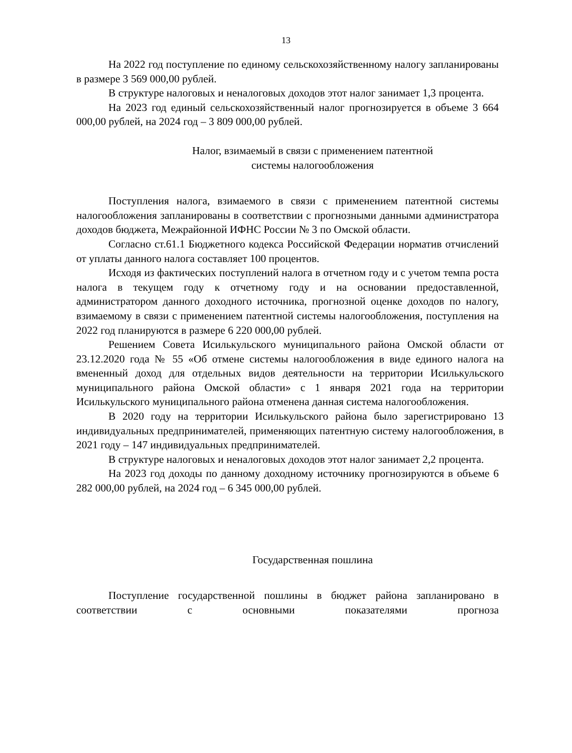13
На 2022 год поступление по единому сельскохозяйственному налогу запланированы в размере 3 569 000,00 рублей.
В структуре налоговых и неналоговых доходов этот налог занимает 1,3 процента.
На 2023 год единый сельскохозяйственный налог прогнозируется в объеме 3 664 000,00 рублей, на 2024 год – 3 809 000,00 рублей.
Налог, взимаемый в связи с применением патентной
системы налогообложения
Поступления налога, взимаемого в связи с применением патентной системы налогообложения запланированы в соответствии с прогнозными данными администратора доходов бюджета, Межрайонной ИФНС России № 3 по Омской области.
Согласно ст.61.1 Бюджетного кодекса Российской Федерации норматив отчислений от уплаты данного налога составляет 100 процентов.
Исходя из фактических поступлений налога в отчетном году и с учетом темпа роста налога в текущем году к отчетному году и на основании предоставленной, администратором данного доходного источника, прогнозной оценке доходов по налогу, взимаемому в связи с применением патентной системы налогообложения, поступления на 2022 год планируются в размере 6 220 000,00 рублей.
Решением Совета Исилькульского муниципального района Омской области от 23.12.2020 года № 55 «Об отмене системы налогообложения в виде единого налога на вмененный доход для отдельных видов деятельности на территории Исилькульского муниципального района Омской области» с 1 января 2021 года на территории Исилькульского муниципального района отменена данная система налогообложения.
В 2020 году на территории Исилькульского района было зарегистрировано 13 индивидуальных предпринимателей, применяющих патентную систему налогообложения, в 2021 году – 147 индивидуальных предпринимателей.
В структуре налоговых и неналоговых доходов этот налог занимает 2,2 процента.
На 2023 год доходы по данному доходному источнику прогнозируются в объеме 6 282 000,00 рублей, на 2024 год – 6 345 000,00 рублей.
Государственная пошлина
Поступление государственной пошлины в бюджет района запланировано в соответствии с основными показателями прогноза